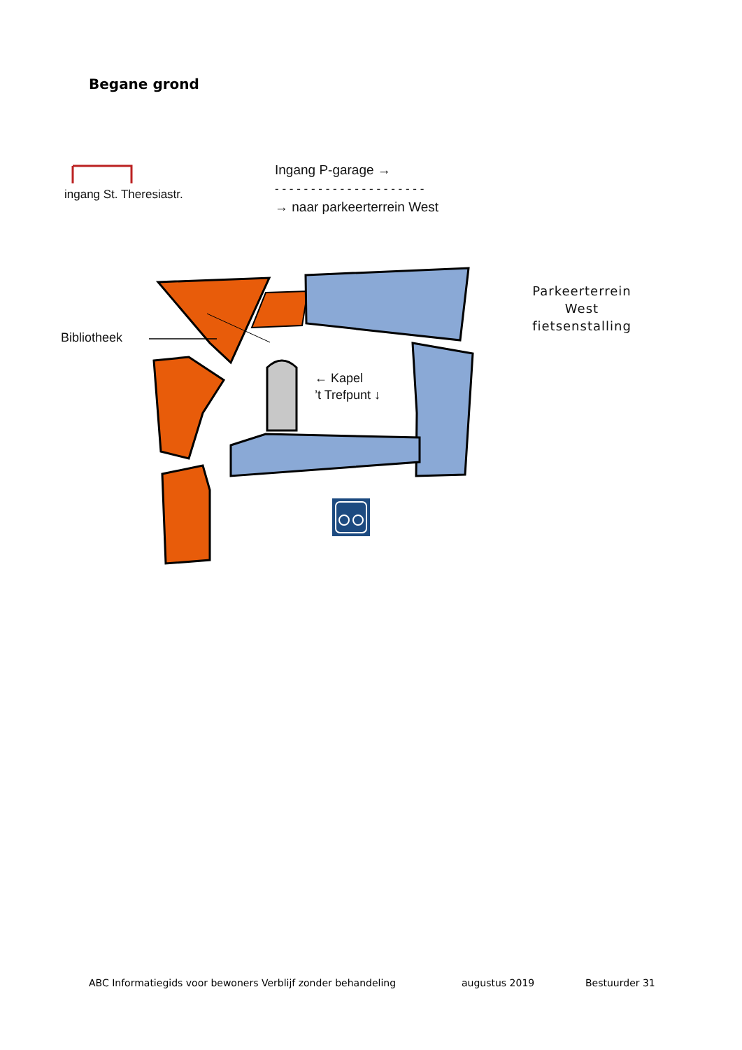Begane grond
ingang St. Theresiastr.
Ingang P-garage →
- - - - - - - - - - - - - - - - - - - - -
→ naar parkeerterrein West
Parkeerterrein West fietsenstalling
Bibliotheek
← Kapel
’t Trefpunt ↓
ABC Informatiegids voor bewoners Verblijf zonder behandeling
augustus 2019 Bestuurder 31